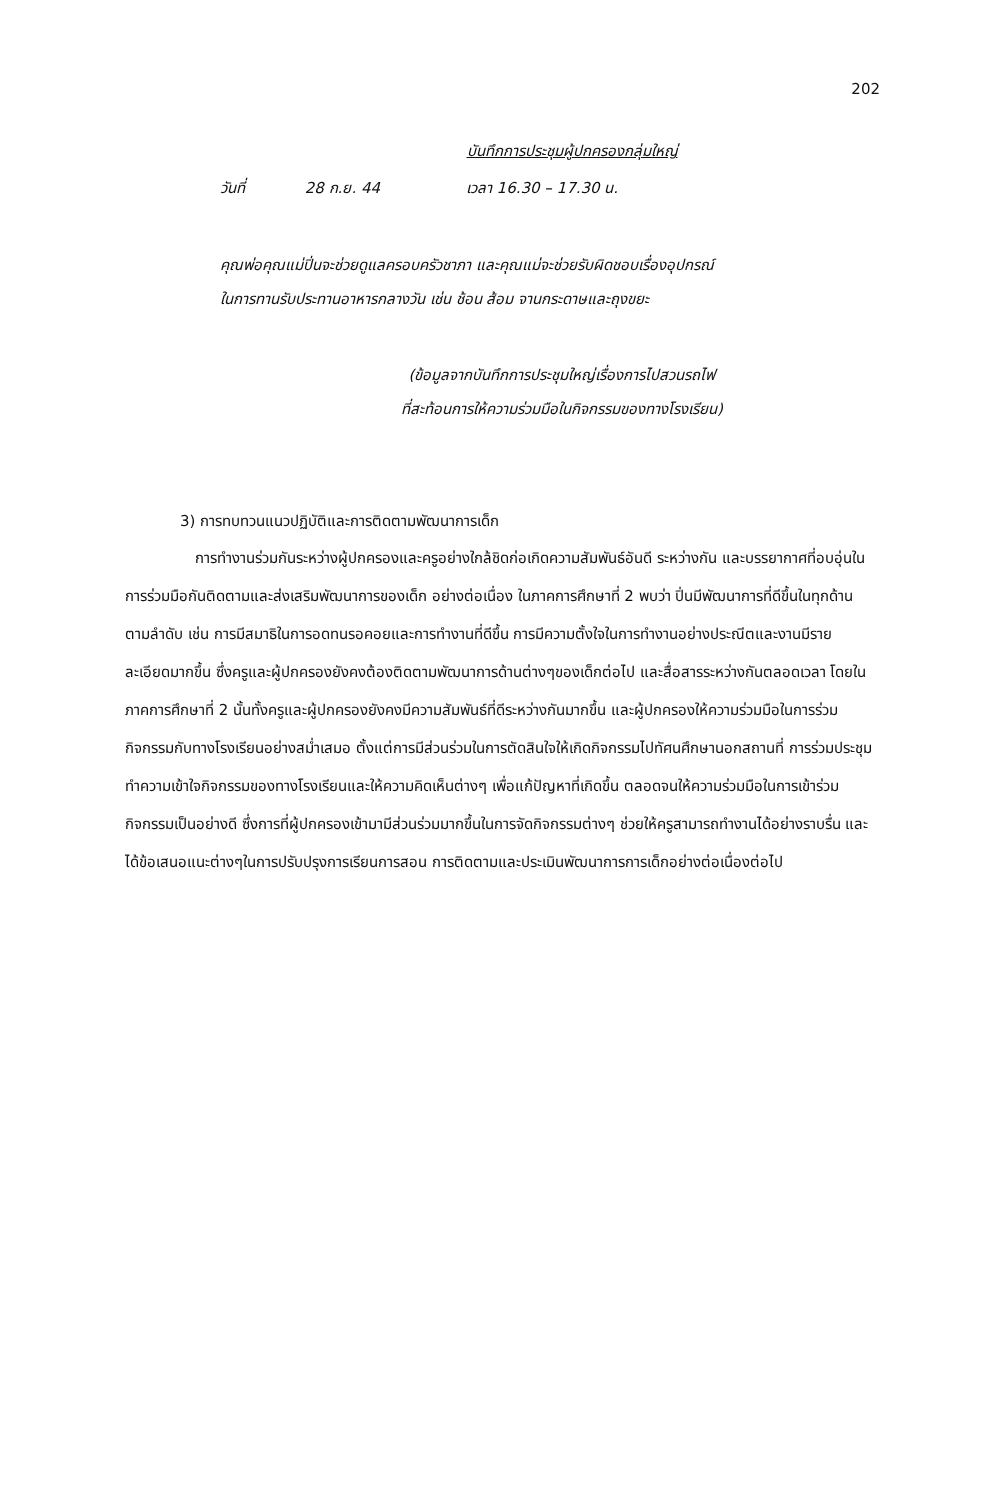202
บันทึกการประชุมผู้ปกครองกลุ่มใหญ่
วันที่ 28 ก.ย. 44 เวลา 16.30 – 17.30 น.
คุณพ่อคุณแม่ปิ่นจะช่วยดูแลครอบครัวชาภา และคุณแม่จะช่วยรับผิดชอบเรื่องอุปกรณ์
ในการทานรับประทานอาหารกลางวัน เช่น ช้อน ส้อม จานกระดาษและถุงขยะ
(ข้อมูลจากบันทึกการประชุมใหญ่เรื่องการไปสวนรถไฟ
ที่สะท้อนการให้ความร่วมมือในกิจกรรมของทางโรงเรียน)
3) การทบทวนแนวปฏิบัติและการติดตามพัฒนาการเด็ก
การทำงานร่วมกันระหว่างผู้ปกครองและครูอย่างใกล้ชิดก่อเกิดความสัมพันธ์อันดี ระหว่างกัน และบรรยากาศที่อบอุ่นในการร่วมมือกันติดตามและส่งเสริมพัฒนาการของเด็ก อย่างต่อเนื่อง ในภาคการศึกษาที่ 2 พบว่า ปิ่นมีพัฒนาการที่ดีขึ้นในทุกด้านตามลำดับ เช่น การมีสมาธิในการอดทนรอคอยและการทำงานที่ดีขึ้น การมีความตั้งใจในการทำงานอย่างประณีตและงานมีรายละเอียดมากขึ้น ซึ่งครูและผู้ปกครองยังคงต้องติดตามพัฒนาการด้านต่างๆของเด็กต่อไป และสื่อสารระหว่างกันตลอดเวลา โดยในภาคการศึกษาที่ 2 นั้นทั้งครูและผู้ปกครองยังคงมีความสัมพันธ์ที่ดีระหว่างกันมากขึ้น และผู้ปกครองให้ความร่วมมือในการร่วมกิจกรรมกับทางโรงเรียนอย่างสม่ำเสมอ ตั้งแต่การมีส่วนร่วมในการตัดสินใจให้เกิดกิจกรรมไปทัศนศึกษานอกสถานที่ การร่วมประชุมทำความเข้าใจกิจกรรมของทางโรงเรียนและให้ความคิดเห็นต่างๆ เพื่อแก้ปัญหาที่เกิดขึ้น ตลอดจนให้ความร่วมมือในการเข้าร่วมกิจกรรมเป็นอย่างดี ซึ่งการที่ผู้ปกครองเข้ามามีส่วนร่วมมากขึ้นในการจัดกิจกรรมต่างๆ ช่วยให้ครูสามารถทำงานได้อย่างราบรื่น และได้ข้อเสนอแนะต่างๆในการปรับปรุงการเรียนการสอน การติดตามและประเมินพัฒนาการการเด็กอย่างต่อเนื่องต่อไป